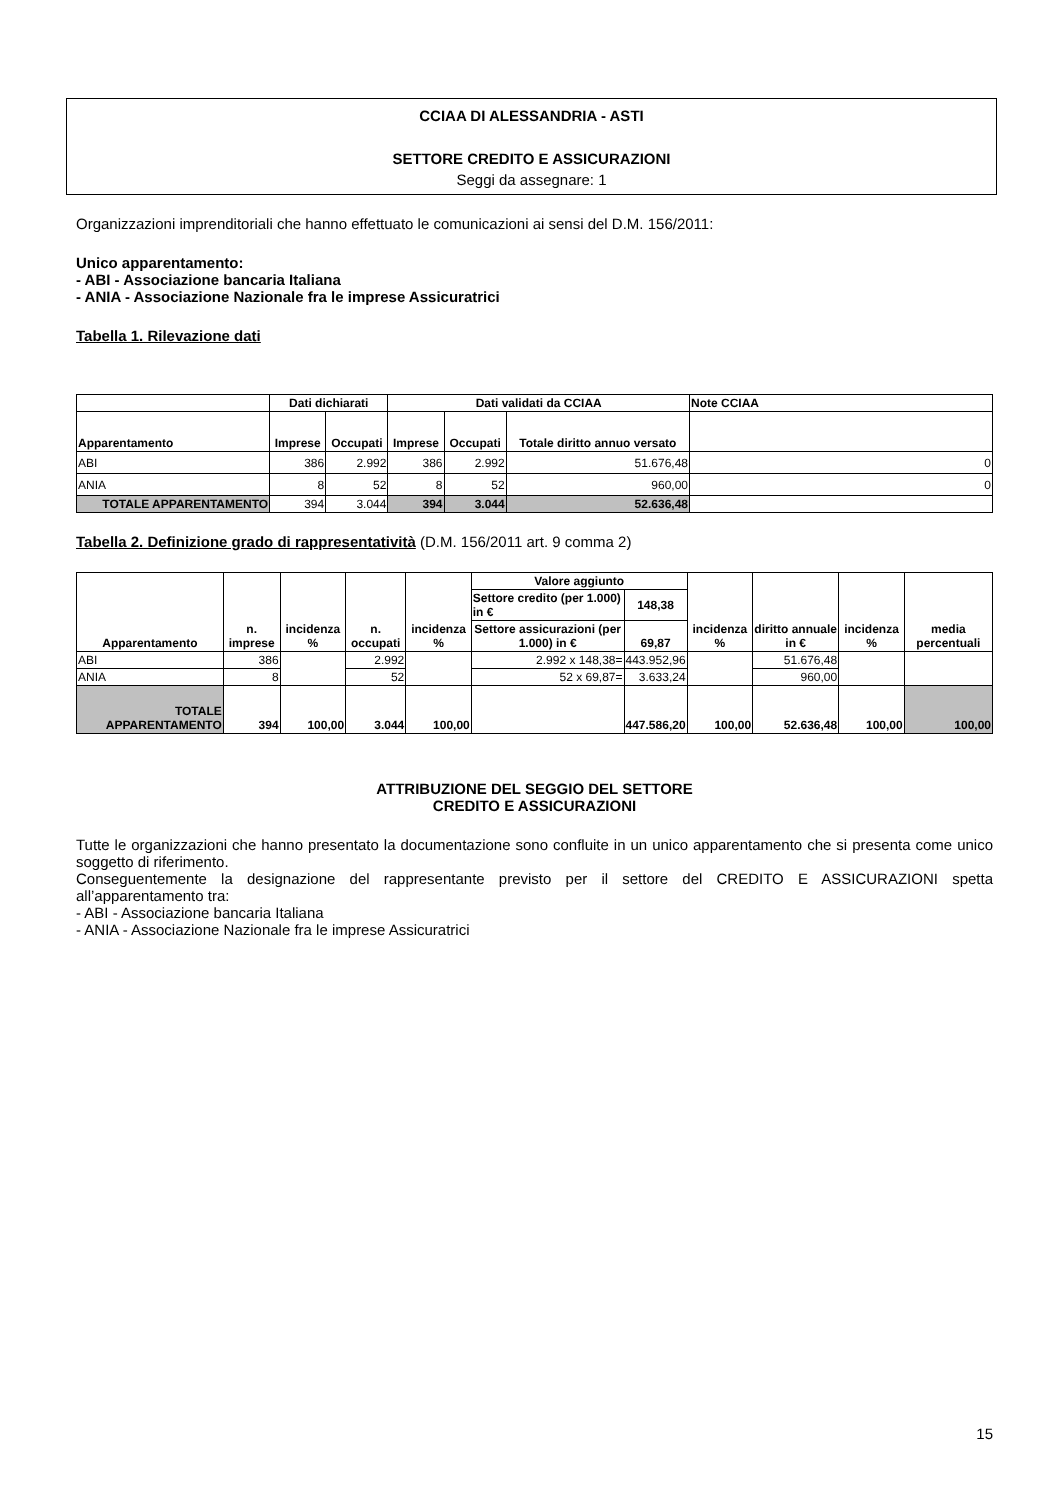CCIAA DI ALESSANDRIA - ASTI
SETTORE CREDITO E ASSICURAZIONI
Seggi da assegnare: 1
Organizzazioni imprenditoriali che hanno effettuato le comunicazioni ai sensi del D.M. 156/2011:
Unico apparentamento:
- ABI - Associazione bancaria Italiana
- ANIA - Associazione Nazionale fra le imprese Assicuratrici
Tabella 1. Rilevazione dati
| | Dati dichiarati | | Dati validati da CCIAA | | | Note CCIAA |
| --- | --- | --- | --- | --- | --- | --- |
| Apparentamento | Imprese | Occupati | Imprese | Occupati | Totale diritto annuo versato | |
| ABI | 386 | 2.992 | 386 | 2.992 | 51.676,48 | 0 |
| ANIA | 8 | 52 | 8 | 52 | 960,00 | 0 |
| TOTALE APPARENTAMENTO | 394 | 3.044 | 394 | 3.044 | 52.636,48 | |
Tabella 2. Definizione grado di rappresentatività (D.M. 156/2011 art. 9 comma 2)
| Apparentamento | n. imprese | incidenza % | n. occupati | incidenza % | Valore aggiunto | | incidenza % | diritto annuale in € | incidenza % | media percentuali |
| --- | --- | --- | --- | --- | --- | --- | --- | --- | --- | --- |
| | | | | | Settore credito (per 1.000) in € | 148,38 | | | | |
| | | | | | Settore assicurazioni (per 1.000) in € | 69,87 | | | | |
| ABI | 386 | | 2.992 | | 2.992 x 148,38= | 443.952,96 | | 51.676,48 | | |
| ANIA | 8 | | 52 | | 52 x 69,87= | 3.633,24 | | 960,00 | | |
| TOTALE APPARENTAMENTO | 394 | 100,00 | 3.044 | 100,00 | | 447.586,20 | 100,00 | 52.636,48 | 100,00 | 100,00 |
ATTRIBUZIONE DEL SEGGIO DEL SETTORE
CREDITO E ASSICURAZIONI
Tutte le organizzazioni che hanno presentato la documentazione sono confluite in un unico apparentamento che si presenta come unico soggetto di riferimento.
Conseguentemente la designazione del rappresentante previsto per il settore del CREDITO E ASSICURAZIONI spetta all’apparentamento tra:
- ABI - Associazione bancaria Italiana
- ANIA - Associazione Nazionale fra le imprese Assicuratrici
15